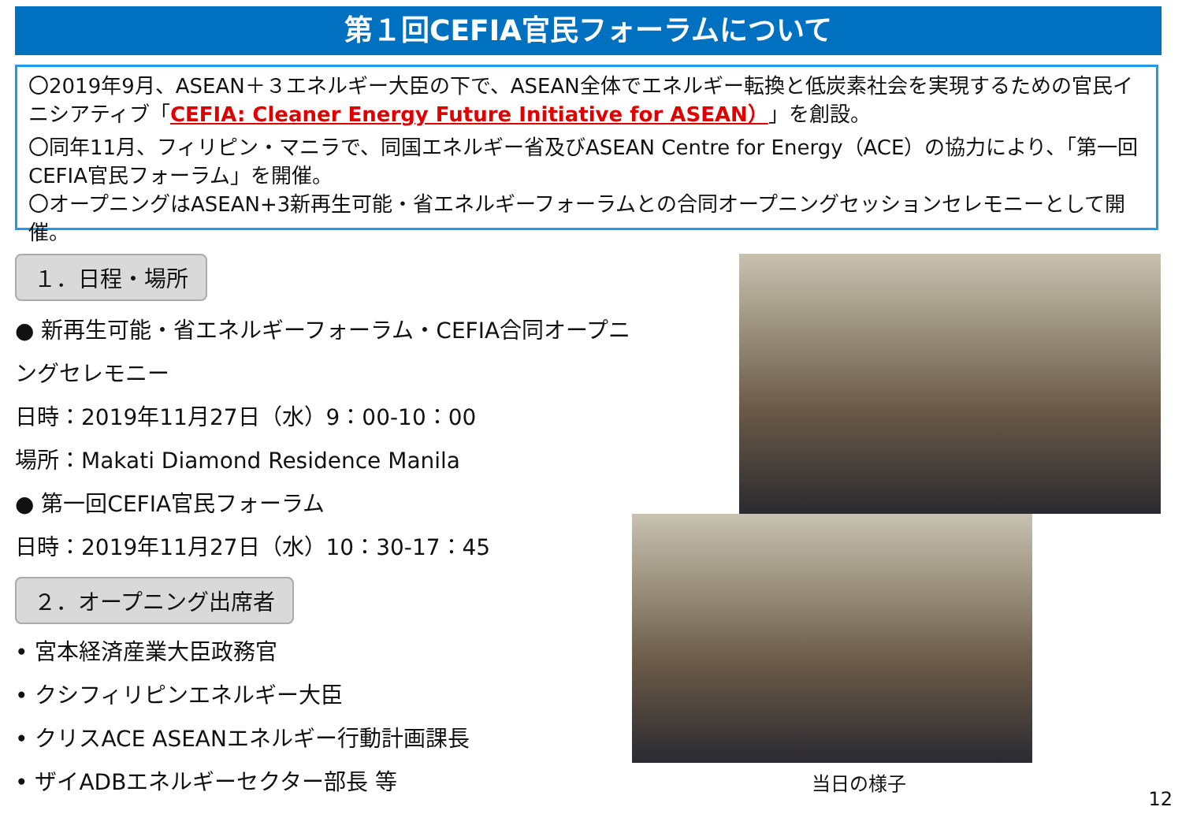第１回CEFIA官民フォーラムについて
〇2019年9月、ASEAN＋３エネルギー大臣の下で、ASEAN全体でエネルギー転換と低炭素社会を実現するための官民イニシアティブ「CEFIA: Cleaner Energy Future Initiative for ASEAN）」を創設。
〇同年11月、フィリピン・マニラで、同国エネルギー省及びASEAN Centre for Energy（ACE）の協力により、「第一回CEFIA官民フォーラム」を開催。
〇オープニングはASEAN+3新再生可能・省エネルギーフォーラムとの合同オープニングセッションセレモニーとして開催。
１．日程・場所
● 新再生可能・省エネルギーフォーラム・CEFIA合同オープニングセレモニー
日時：2019年11月27日（水）9：00-10：00
場所：Makati Diamond Residence Manila
● 第一回CEFIA官民フォーラム
日時：2019年11月27日（水）10：30-17：45
２．オープニング出席者
• 宮本経済産業大臣政務官
• クシフィリピンエネルギー大臣
• クリスACE ASEANエネルギー行動計画課長
• ザイADBエネルギーセクター部長 等
当日の様子
12